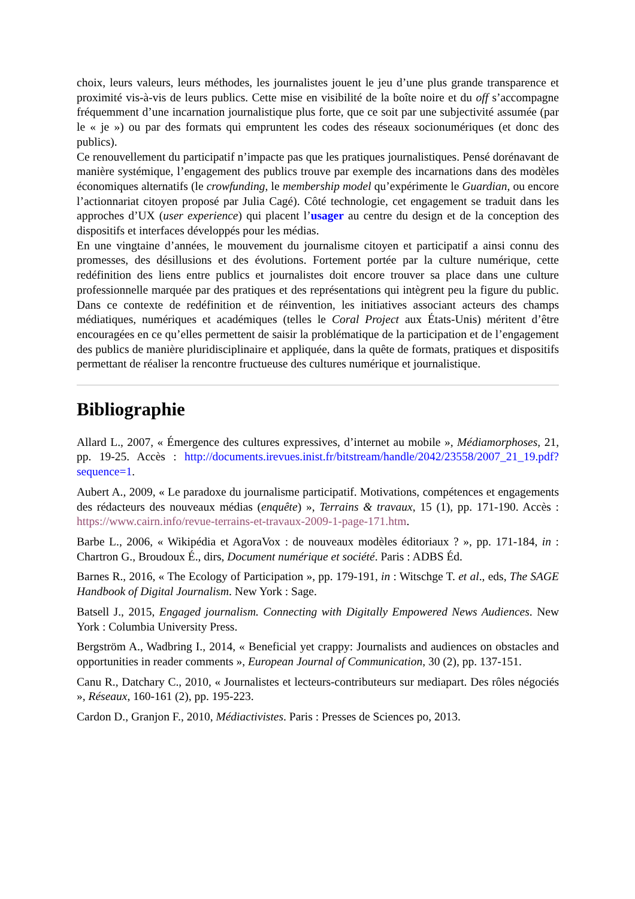choix, leurs valeurs, leurs méthodes, les journalistes jouent le jeu d’une plus grande transparence et proximité vis-à-vis de leurs publics. Cette mise en visibilité de la boîte noire et du off s’accompagne fréquemment d’une incarnation journalistique plus forte, que ce soit par une subjectivité assumée (par le « je ») ou par des formats qui empruntent les codes des réseaux socionumériques (et donc des publics).
Ce renouvellement du participatif n’impacte pas que les pratiques journalistiques. Pensé dorénavant de manière systémique, l’engagement des publics trouve par exemple des incarnations dans des modèles économiques alternatifs (le crowfunding, le membership model qu’expérimente le Guardian, ou encore l’actionnariat citoyen proposé par Julia Cagé). Côté technologie, cet engagement se traduit dans les approches d’UX (user experience) qui placent l’usager au centre du design et de la conception des dispositifs et interfaces développés pour les médias.
En une vingtaine d’années, le mouvement du journalisme citoyen et participatif a ainsi connu des promesses, des désillusions et des évolutions. Fortement portée par la culture numérique, cette redéfinition des liens entre publics et journalistes doit encore trouver sa place dans une culture professionnelle marquée par des pratiques et des représentations qui intègrent peu la figure du public. Dans ce contexte de redéfinition et de réinvention, les initiatives associant acteurs des champs médiatiques, numériques et académiques (telles le Coral Project aux États-Unis) méritent d’être encouragées en ce qu’elles permettent de saisir la problématique de la participation et de l’engagement des publics de manière pluridisciplinaire et appliquée, dans la quête de formats, pratiques et dispositifs permettant de réaliser la rencontre fructueuse des cultures numérique et journalistique.
Bibliographie
Allard L., 2007, « Émergence des cultures expressives, d’internet au mobile », Médiamorphoses, 21, pp. 19-25. Accès : http://documents.irevues.inist.fr/bitstream/handle/2042/23558/2007_21_19.pdf?sequence=1.
Aubert A., 2009, « Le paradoxe du journalisme participatif. Motivations, compétences et engagements des rédacteurs des nouveaux médias (enquête) », Terrains & travaux, 15 (1), pp. 171-190. Accès : https://www.cairn.info/revue-terrains-et-travaux-2009-1-page-171.htm.
Barbe L., 2006, « Wikipédia et AgoraVox : de nouveaux modèles éditoriaux ? », pp. 171-184, in : Chartron G., Broudoux É., dirs, Document numérique et société. Paris : ADBS Éd.
Barnes R., 2016, « The Ecology of Participation », pp. 179-191, in : Witschge T. et al., eds, The SAGE Handbook of Digital Journalism. New York : Sage.
Batsell J., 2015, Engaged journalism. Connecting with Digitally Empowered News Audiences. New York : Columbia University Press.
Bergström A., Wadbring I., 2014, « Beneficial yet crappy: Journalists and audiences on obstacles and opportunities in reader comments », European Journal of Communication, 30 (2), pp. 137-151.
Canu R., Datchary C., 2010, « Journalistes et lecteurs-contributeurs sur mediapart. Des rôles négociés », Réseaux, 160-161 (2), pp. 195-223.
Cardon D., Granjon F., 2010, Médiactivistes. Paris : Presses de Sciences po, 2013.